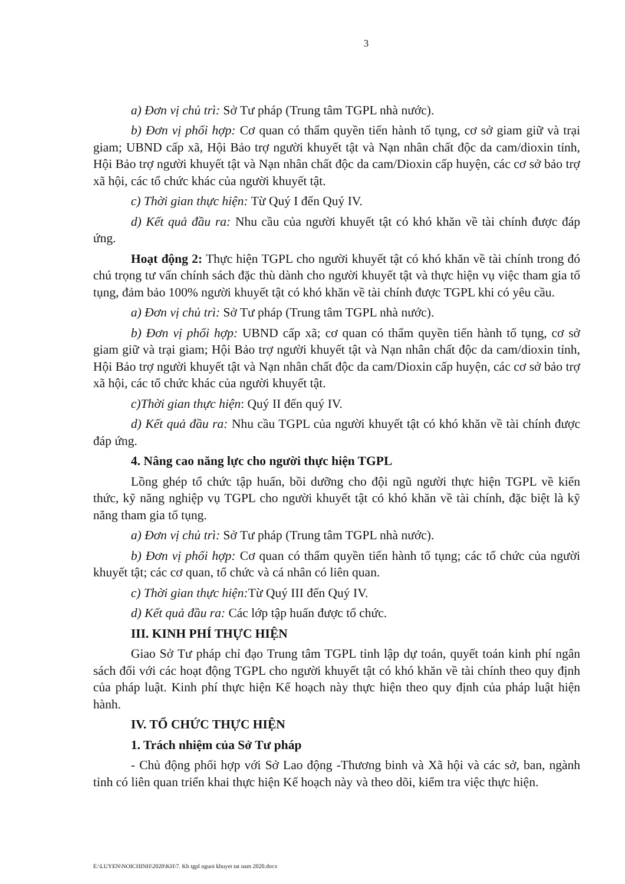3
a) Đơn vị chủ trì: Sở Tư pháp (Trung tâm TGPL nhà nước).
b) Đơn vị phối hợp: Cơ quan có thẩm quyền tiến hành tố tụng, cơ sở giam giữ và trại giam; UBND cấp xã, Hội Bảo trợ người khuyết tật và Nạn nhân chất độc da cam/dioxin tỉnh, Hội Bảo trợ người khuyết tật và Nạn nhân chất độc da cam/Dioxin cấp huyện, các cơ sở bảo trợ xã hội, các tổ chức khác của người khuyết tật.
c) Thời gian thực hiện: Từ Quý I đến Quý IV.
d) Kết quả đầu ra: Nhu cầu của người khuyết tật có khó khăn về tài chính được đáp ứng.
Hoạt động 2: Thực hiện TGPL cho người khuyết tật có khó khăn về tài chính trong đó chú trọng tư vấn chính sách đặc thù dành cho người khuyết tật và thực hiện vụ việc tham gia tố tụng, đảm bảo 100% người khuyết tật có khó khăn về tài chính được TGPL khi có yêu cầu.
a) Đơn vị chủ trì: Sở Tư pháp (Trung tâm TGPL nhà nước).
b) Đơn vị phối hợp: UBND cấp xã; cơ quan có thẩm quyền tiến hành tố tụng, cơ sở giam giữ và trại giam; Hội Bảo trợ người khuyết tật và Nạn nhân chất độc da cam/dioxin tỉnh, Hội Bảo trợ người khuyết tật và Nạn nhân chất độc da cam/Dioxin cấp huyện, các cơ sở bảo trợ xã hội, các tổ chức khác của người khuyết tật.
c)Thời gian thực hiện: Quý II đến quý IV.
d) Kết quả đầu ra: Nhu cầu TGPL của người khuyết tật có khó khăn về tài chính được đáp ứng.
4. Nâng cao năng lực cho người thực hiện TGPL
Lồng ghép tổ chức tập huấn, bồi dưỡng cho đội ngũ người thực hiện TGPL về kiến thức, kỹ năng nghiệp vụ TGPL cho người khuyết tật có khó khăn về tài chính, đặc biệt là kỹ năng tham gia tố tụng.
a) Đơn vị chủ trì: Sở Tư pháp (Trung tâm TGPL nhà nước).
b) Đơn vị phối hợp: Cơ quan có thẩm quyền tiến hành tố tụng; các tổ chức của người khuyết tật; các cơ quan, tổ chức và cá nhân có liên quan.
c) Thời gian thực hiện: Từ Quý III đến Quý IV.
d) Kết quả đầu ra: Các lớp tập huấn được tổ chức.
III. KINH PHÍ THỰC HIỆN
Giao Sở Tư pháp chỉ đạo Trung tâm TGPL tỉnh lập dự toán, quyết toán kinh phí ngân sách đối với các hoạt động TGPL cho người khuyết tật có khó khăn về tài chính theo quy định của pháp luật. Kinh phí thực hiện Kế hoạch này thực hiện theo quy định của pháp luật hiện hành.
IV. TỔ CHỨC THỰC HIỆN
1. Trách nhiệm của Sở Tư pháp
- Chủ động phối hợp với Sở Lao động -Thương binh và Xã hội và các sở, ban, ngành tỉnh có liên quan triển khai thực hiện Kế hoạch này và theo dõi, kiểm tra việc thực hiện.
E:\LUYEN\NOICHINH\2020\KH\7. Kh tgpl nguoi khuyet tat nam 2020.docx